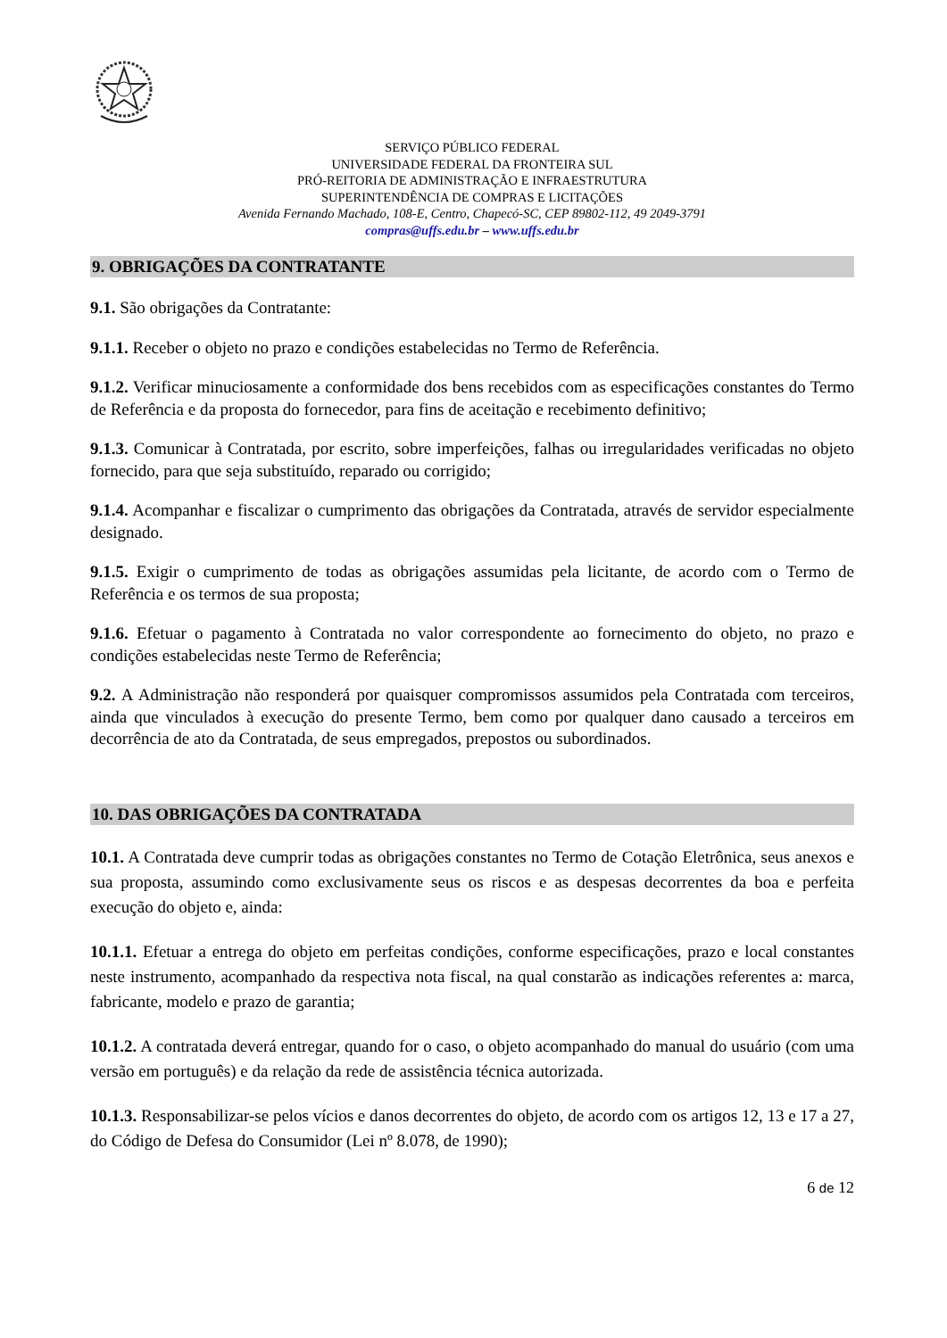SERVIÇO PÚBLICO FEDERAL
UNIVERSIDADE FEDERAL DA FRONTEIRA SUL
PRÓ-REITORIA DE ADMINISTRAÇÃO E INFRAESTRUTURA
SUPERINTENDÊNCIA DE COMPRAS E LICITAÇÕES
Avenida Fernando Machado, 108-E, Centro, Chapecó-SC, CEP 89802-112, 49 2049-3791
compras@uffs.edu.br – www.uffs.edu.br
9. OBRIGAÇÕES DA CONTRATANTE
9.1. São obrigações da Contratante:
9.1.1. Receber o objeto no prazo e condições estabelecidas no Termo de Referência.
9.1.2. Verificar minuciosamente a conformidade dos bens recebidos com as especificações constantes do Termo de Referência e da proposta do fornecedor, para fins de aceitação e recebimento definitivo;
9.1.3. Comunicar à Contratada, por escrito, sobre imperfeições, falhas ou irregularidades verificadas no objeto fornecido, para que seja substituído, reparado ou corrigido;
9.1.4. Acompanhar e fiscalizar o cumprimento das obrigações da Contratada, através de servidor especialmente designado.
9.1.5. Exigir o cumprimento de todas as obrigações assumidas pela licitante, de acordo com o Termo de Referência e os termos de sua proposta;
9.1.6. Efetuar o pagamento à Contratada no valor correspondente ao fornecimento do objeto, no prazo e condições estabelecidas neste Termo de Referência;
9.2. A Administração não responderá por quaisquer compromissos assumidos pela Contratada com terceiros, ainda que vinculados à execução do presente Termo, bem como por qualquer dano causado a terceiros em decorrência de ato da Contratada, de seus empregados, prepostos ou subordinados.
10. DAS OBRIGAÇÕES DA CONTRATADA
10.1. A Contratada deve cumprir todas as obrigações constantes no Termo de Cotação Eletrônica, seus anexos e sua proposta, assumindo como exclusivamente seus os riscos e as despesas decorrentes da boa e perfeita execução do objeto e, ainda:
10.1.1. Efetuar a entrega do objeto em perfeitas condições, conforme especificações, prazo e local constantes neste instrumento, acompanhado da respectiva nota fiscal, na qual constarão as indicações referentes a: marca, fabricante, modelo e prazo de garantia;
10.1.2. A contratada deverá entregar, quando for o caso, o objeto acompanhado do manual do usuário (com uma versão em português) e da relação da rede de assistência técnica autorizada.
10.1.3. Responsabilizar-se pelos vícios e danos decorrentes do objeto, de acordo com os artigos 12, 13 e 17 a 27, do Código de Defesa do Consumidor (Lei nº 8.078, de 1990);
6 de 12